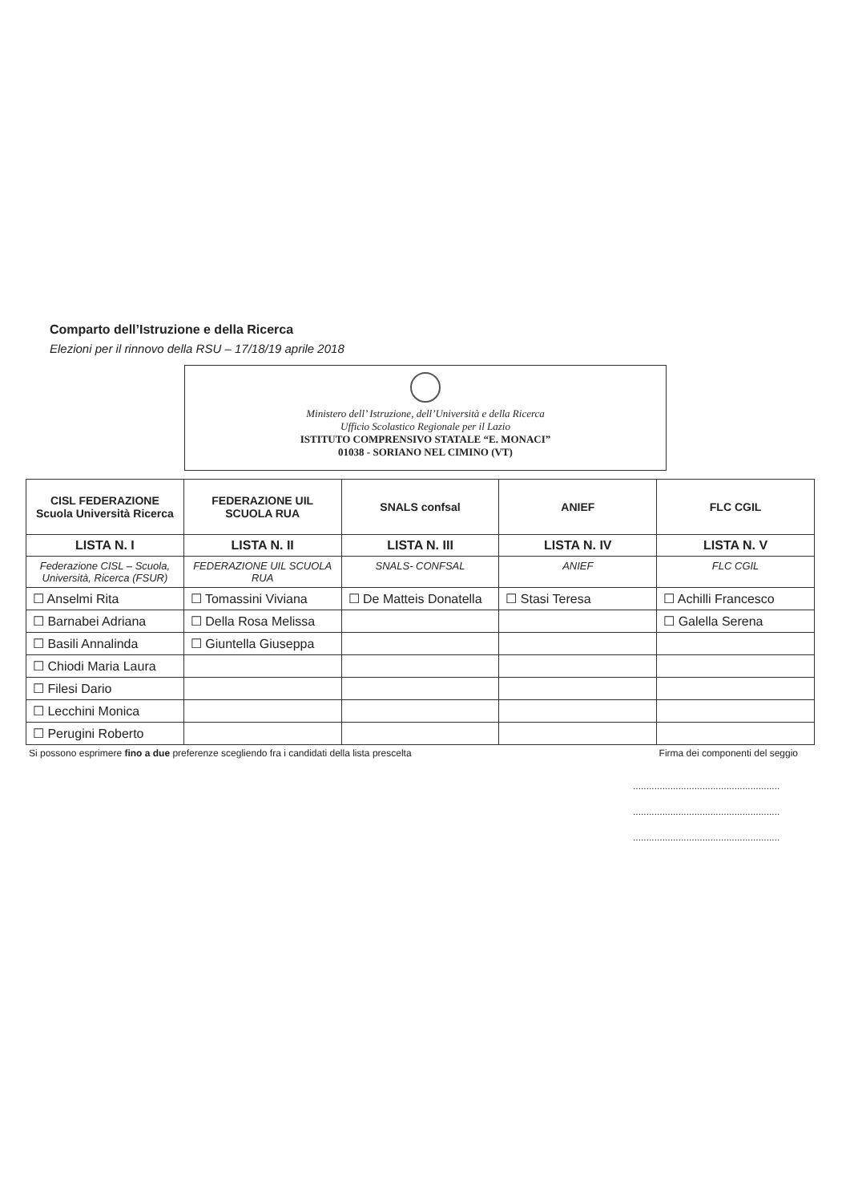Comparto dell’Istruzione e della Ricerca
Elezioni per il rinnovo della RSU – 17/18/19 aprile 2018
Ministero dell’ Istruzione, dell’Università e della Ricerca
Ufficio Scolastico Regionale per il Lazio
ISTITUTO COMPRENSIVO STATALE “E. MONACI”
01038 - SORIANO NEL CIMINO (VT)
| CISL FEDERAZIONE Scuola Università Ricerca | FEDERAZIONE UIL SCUOLA RUA | SNALS confsal | ANIEF | FLC CGIL |
| LISTA N. I | LISTA N. II | LISTA N. III | LISTA N. IV | LISTA N. V |
| Federazione CISL – Scuola, Università, Ricerca (FSUR) | FEDERAZIONE UIL SCUOLA RUA | SNALS- CONFSAL | ANIEF | FLC CGIL |
| ☐ Anselmi Rita | ☐ Tomassini Viviana | ☐ De Matteis Donatella | ☐ Stasi Teresa | ☐ Achilli Francesco |
| ☐ Barnabei Adriana | ☐ Della Rosa Melissa | | | ☐ Galella Serena |
| ☐ Basili Annalinda | ☐ Giuntella Giuseppa | | | |
| ☐ Chiodi Maria Laura | | | | |
| ☐ Filesi Dario | | | | |
| ☐ Lecchini Monica | | | | |
| ☐ Perugini Roberto | | | | |
Si possono esprimere fino a due preferenze scegliendo fra i candidati della lista prescelta Firma dei componenti del seggio
.......................................................
.......................................................
.......................................................